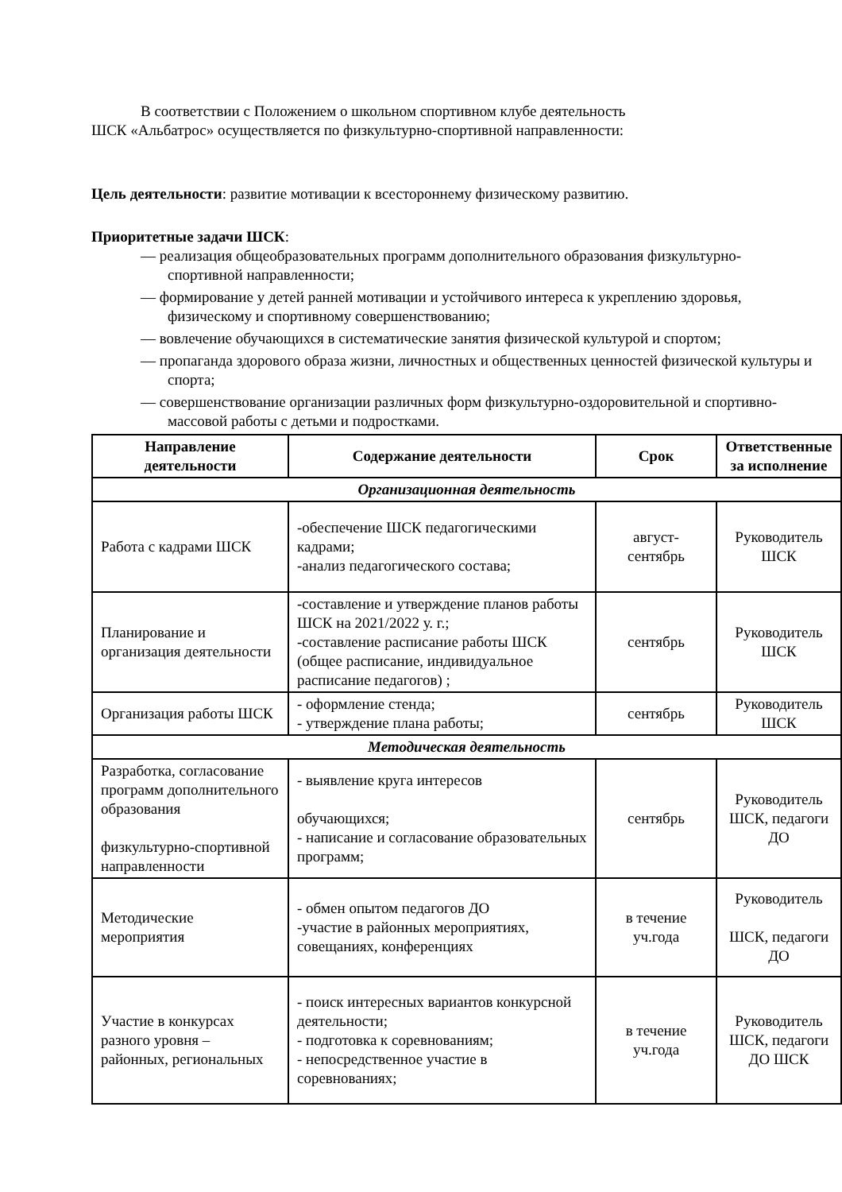В соответствии с Положением о школьном спортивном клубе деятельность
ШСК «Альбатрос» осуществляется по физкультурно-спортивной направленности:
Цель деятельности: развитие мотивации к всестороннему физическому развитию.
Приоритетные задачи ШСК:
— реализация общеобразовательных программ дополнительного образования физкультурно-спортивной направленности;
— формирование у детей ранней мотивации и устойчивого интереса к укреплению здоровья, физическому и спортивному совершенствованию;
— вовлечение обучающихся в систематические занятия физической культурой и спортом;
— пропаганда здорового образа жизни, личностных и общественных ценностей физической культуры и спорта;
— совершенствование организации различных форм физкультурно-оздоровительной и спортивно-массовой работы с детьми и подростками.
| Направление деятельности | Содержание деятельности | Срок | Ответственные за исполнение |
| --- | --- | --- | --- |
| Организационная деятельность | | | |
| Работа с кадрами ШСК | -обеспечение ШСК педагогическими кадрами; -анализ педагогического состава; | август- сентябрь | Руководитель ШСК |
| Планирование и организация деятельности | -составление и утверждение планов работы ШСК на 2021/2022 у. г.; -составление расписание работы ШСК (общее расписание, индивидуальное расписание педагогов) ; | сентябрь | Руководитель ШСК |
| Организация работы ШСК | - оформление стенда; - утверждение плана работы; | сентябрь | Руководитель ШСК |
| Методическая деятельность | | | |
| Разработка, согласование программ дополнительного образования физкультурно-спортивной направленности | - выявление круга интересов обучающихся; - написание и согласование образовательных программ; | сентябрь | Руководитель ШСК, педагоги ДО |
| Методические мероприятия | - обмен опытом педагогов ДО -участие в районных мероприятиях, совещаниях, конференциях | в течение уч.года | Руководитель ШСК, педагоги ДО |
| Участие в конкурсах разного уровня – районных, региональных | - поиск интересных вариантов конкурсной деятельности; - подготовка к соревнованиям; - непосредственное участие в соревнованиях; | в течение уч.года | Руководитель ШСК, педагоги ДО ШСК |